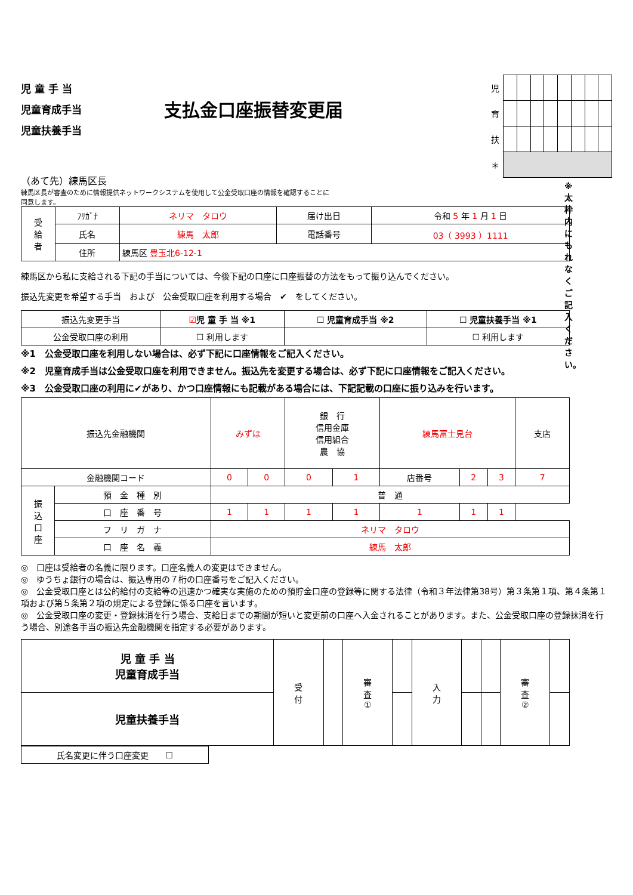児 童 手 当
児童育成手当
児童扶養手当
支払金口座振替変更届
| 児 | | | | | | | | |
| 育 | | | | | | | | |
| 扶 | | | | | | | | |
| ＊ | | | | | | | | |
（あて先）練馬区長
練馬区長が審査のために情報提供ネットワークシステムを使用して公金受取口座の情報を確認することに同意します。
| 受 給 者 | ﾌﾘｶﾞﾅ | ネリマ タロウ | 届け出日 | 令和 5 年 1 月 1 日 |
| | 氏名 | 練馬 太郎 | 電話番号 | 03（ 3993 ）1111 |
| | 住所 | 練馬区 豊玉北6-12-1 | | |
練馬区から私に支給される下記の手当については、今後下記の口座に口座振替の方法をもって振り込んでください。
振込先変更を希望する手当　および　公金受取口座を利用する場合　✔　をしてください。
※太枠内にもれなくご記入ください。
| 振込先変更手当 | ☑ 児 童 手 当 ※1 | ☐ 児童育成手当 ※2 | ☐ 児童扶養手当 ※1 |
| 公金受取口座の利用 | ☐ 利用します | | ☐ 利用します |
※1　公金受取口座を利用しない場合は、必ず下記に口座情報をご記入ください。
※2　児童育成手当は公金受取口座を利用できません。振込先を変更する場合は、必ず下記に口座情報をご記入ください。
※3　公金受取口座の利用に✔があり、かつ口座情報にも記載がある場合には、下記記載の口座に振り込みを行います。
| 振込先金融機関 | | みずほ | | 銀 行 信用金庫 信用組合 農 協 | | 練馬富士見台 | | | 支店 |
| 金融機関コード | | 0 | 0 | 0 | 1 | 店番号 | 2 | 3 | 7 |
| 振 込 口 座 | 預 金 種 別 | 普 通 | | | | | | | |
| | 口 座 番 号 | 1 | 1 | 1 | 1 | 1 | 1 | 1 | |
| | フ リ ガ ナ | ネリマ タロウ | | | | | | | |
| | 口 座 名 義 | 練馬 太郎 | | | | | | | |
◎　口座は受給者の名義に限ります。口座名義人の変更はできません。
◎　ゆうちょ銀行の場合は、振込専用の７桁の口座番号をご記入ください。
◎　公金受取口座とは公的給付の支給等の迅速かつ確実な実施のための預貯金口座の登録等に関する法律（令和３年法律第38号）第３条第１項、第４条第１項および第５条第２項の規定による登録に係る口座を言います。
◎　公金受取口座の変更・登録抹消を行う場合、支給日までの期間が短いと変更前の口座へ入金されることがあります。また、公金受取口座の登録抹消を行う場合、別途各手当の振込先金融機関を指定する必要があります。
| 児 童 手 当 児童育成手当 | 受 付 | | 審 査 ① | | 入 力 | | | 審 査 ② | |
| 児童扶養手当 | | | | | | | | | |
| 氏名変更に伴う口座変更 ☐ |